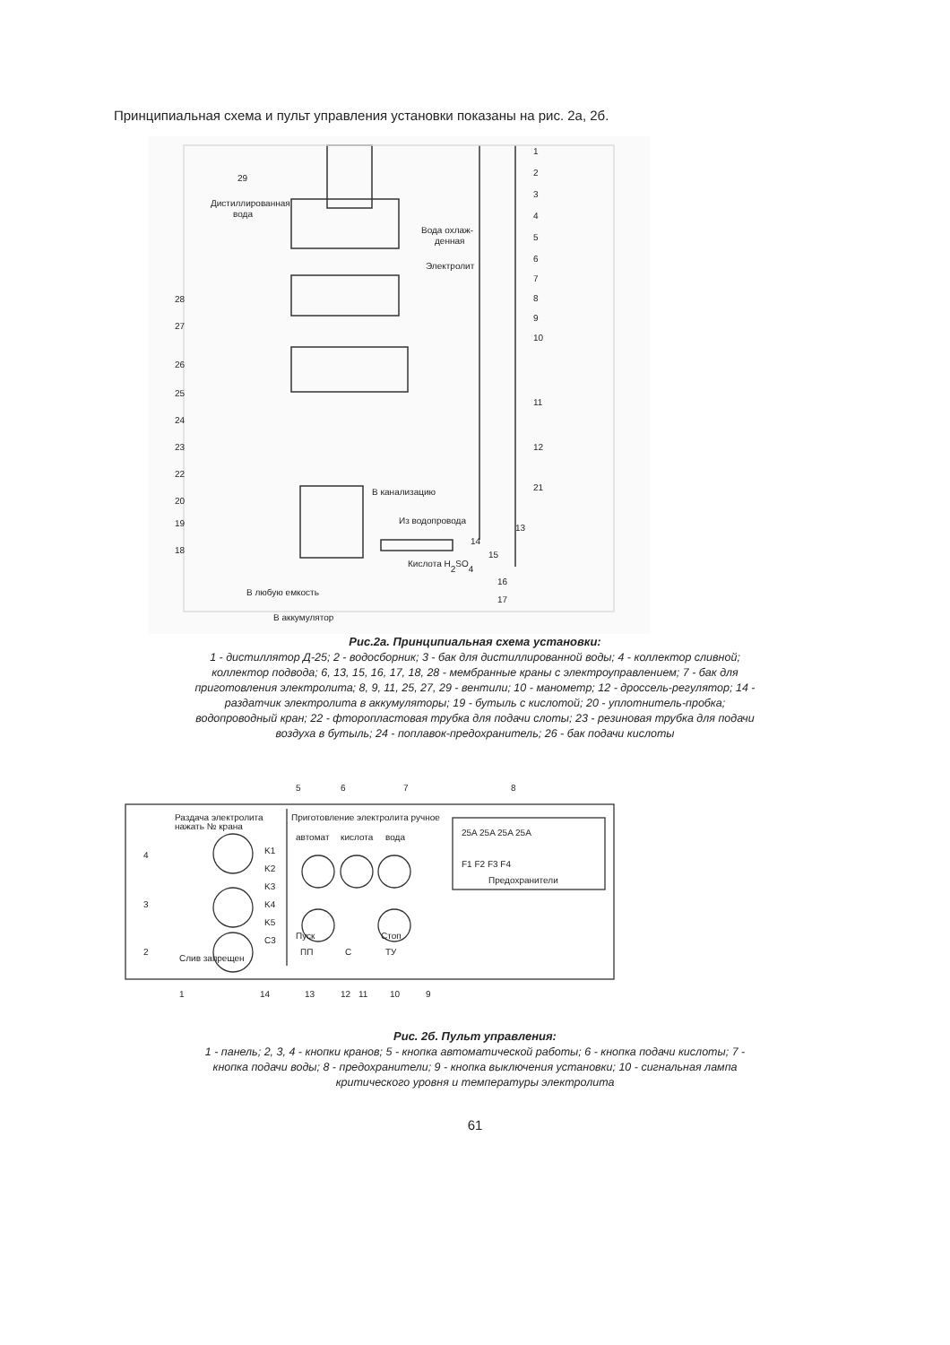Принципиальная схема и пульт управления установки показаны на рис. 2а, 2б.
Дистиллированная
вода
Вода охлаж-
денная
Электролит
В канализацию
Из водопровода
Кислота H2SO4
В любую емкость
В аккумулятор
1
2
3
4
5
6
7
8
9
10
11
12
21
13
14
15
16
17
29
28
27
26
25
24
23
22
20
19
18
Рис.2а. Принципиальная схема установки:
1 - дистиллятор Д-25; 2 - водосборник; 3 - бак для дистиллированной воды; 4 - коллектор сливной; коллектор подвода; 6, 13, 15, 16, 17, 18, 28 - мембранные краны с электроуправлением; 7 - бак для приготовления электролита; 8, 9, 11, 25, 27, 29 - вентили; 10 - манометр; 12 - дроссель-регулятор; 14 - раздатчик электролита в аккумуляторы; 19 - бутыль с кислотой; 20 - уплотнитель-пробка; водопроводный кран; 22 - фторопластовая трубка для подачи слоты; 23 - резиновая трубка для подачи воздуха в бутыль; 24 - поплавок-предохранитель; 26 - бак подачи кислоты
5
6
7
8
Раздача электролита
нажать № крана
Приготовление электролита ручное
автомат
кислота
вода
25A 25A 25A 25A
F1 F2 F3 F4
Предохранители
K1
K2
K3
K4
K5
C3
Пуск
Стоп
ПП
С
ТУ
Слив запрещен
4
3
2
1
14
13
12
11
10
9
Рис. 2б. Пульт управления:
1 - панель; 2, 3, 4 - кнопки кранов; 5 - кнопка автоматической работы; 6 - кнопка подачи кислоты; 7 - кнопка подачи воды; 8 - предохранители; 9 - кнопка выключения установки; 10 - сигнальная лампа критического уровня и температуры электролита
61